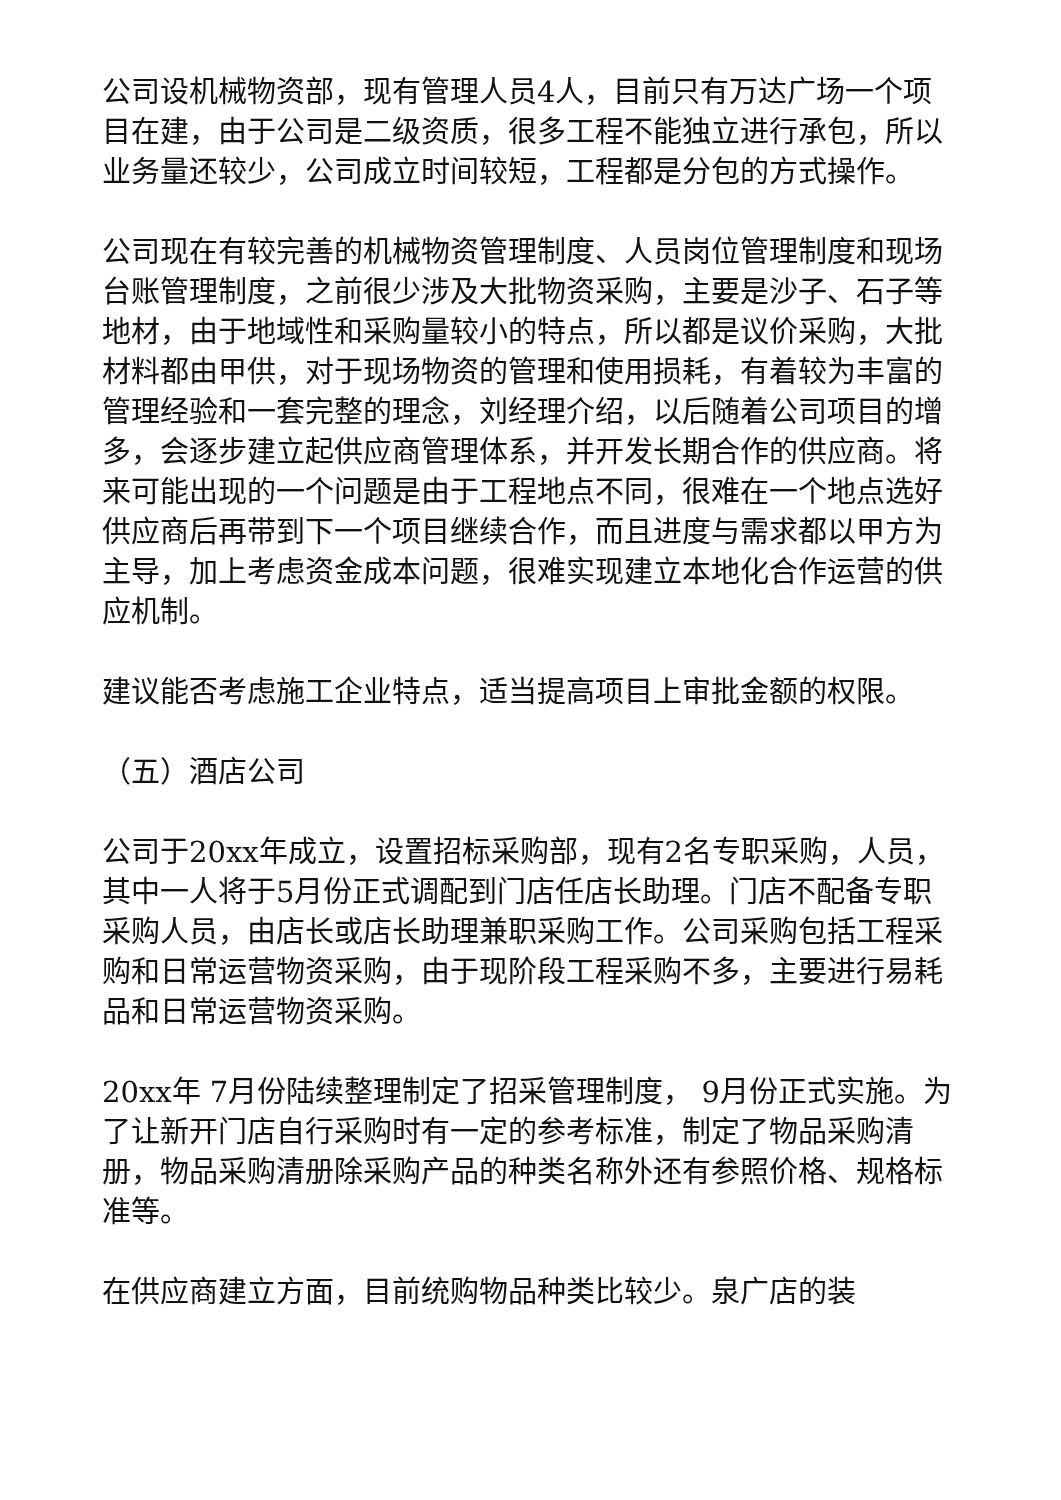公司设机械物资部，现有管理人员4人，目前只有万达广场一个项目在建，由于公司是二级资质，很多工程不能独立进行承包，所以业务量还较少，公司成立时间较短，工程都是分包的方式操作。
公司现在有较完善的机械物资管理制度、人员岗位管理制度和现场台账管理制度，之前很少涉及大批物资采购，主要是沙子、石子等地材，由于地域性和采购量较小的特点，所以都是议价采购，大批材料都由甲供，对于现场物资的管理和使用损耗，有着较为丰富的管理经验和一套完整的理念，刘经理介绍，以后随着公司项目的增多，会逐步建立起供应商管理体系，并开发长期合作的供应商。将来可能出现的一个问题是由于工程地点不同，很难在一个地点选好供应商后再带到下一个项目继续合作，而且进度与需求都以甲方为主导，加上考虑资金成本问题，很难实现建立本地化合作运营的供应机制。
建议能否考虑施工企业特点，适当提高项目上审批金额的权限。
（五）酒店公司
公司于20xx年成立，设置招标采购部，现有2名专职采购，人员，其中一人将于5月份正式调配到门店任店长助理。门店不配备专职采购人员，由店长或店长助理兼职采购工作。公司采购包括工程采购和日常运营物资采购，由于现阶段工程采购不多，主要进行易耗品和日常运营物资采购。
20xx年 7月份陆续整理制定了招采管理制度， 9月份正式实施。为了让新开门店自行采购时有一定的参考标准，制定了物品采购清册，物品采购清册除采购产品的种类名称外还有参照价格、规格标准等。
在供应商建立方面，目前统购物品种类比较少。泉广店的装